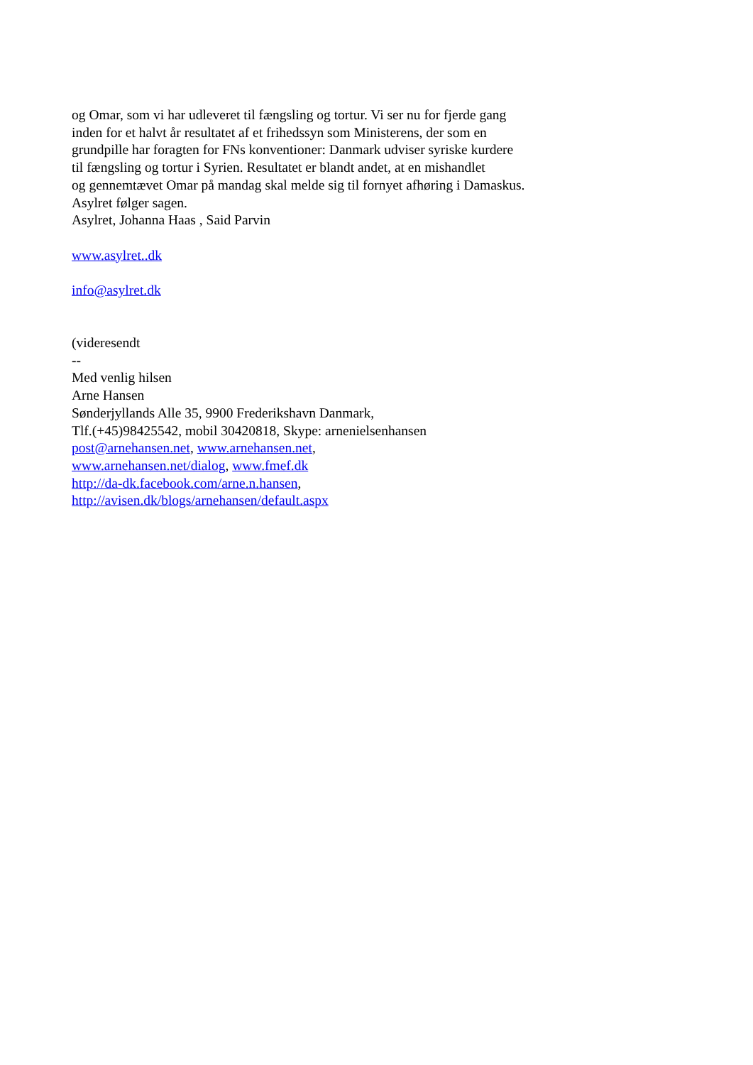og Omar, som vi har udleveret til fængsling og tortur. Vi ser nu for fjerde gang
inden for et halvt år resultatet af et frihedssyn som Ministerens, der som en
grundpille har foragten for FNs konventioner: Danmark udviser syriske kurdere
til fængsling og tortur i Syrien. Resultatet er blandt andet, at en mishandlet
og gennemtævet Omar på mandag skal melde sig til fornyet afhøring i Damaskus.
Asylret følger sagen.
Asylret, Johanna Haas , Said Parvin
www.asylret..dk
info@asylret.dk
(videresendt
--
Med venlig hilsen
Arne Hansen
Sønderjyllands Alle 35, 9900 Frederikshavn Danmark,
Tlf.(+45)98425542, mobil 30420818, Skype: arnenielsenhansen
post@arnehansen.net, www.arnehansen.net,
www.arnehansen.net/dialog, www.fmef.dk
http://da-dk.facebook.com/arne.n.hansen,
http://avisen.dk/blogs/arnehansen/default.aspx